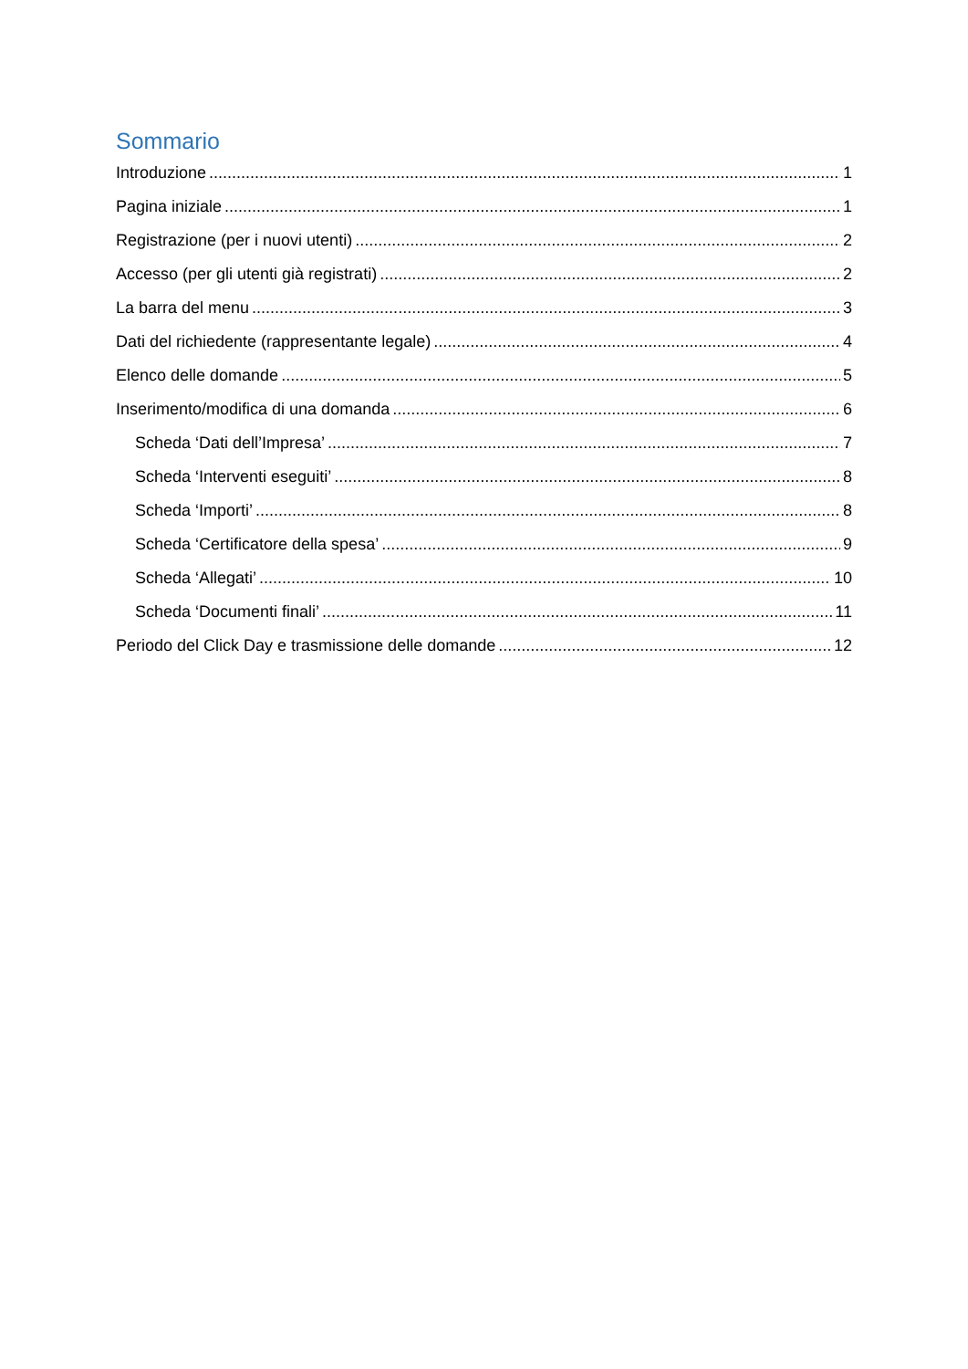Sommario
Introduzione 1
Pagina iniziale 1
Registrazione (per i nuovi utenti) 2
Accesso (per gli utenti già registrati) 2
La barra del menu 3
Dati del richiedente (rappresentante legale) 4
Elenco delle domande 5
Inserimento/modifica di una domanda 6
Scheda ‘Dati dell’Impresa’ 7
Scheda ‘Interventi eseguiti’ 8
Scheda ‘Importi’ 8
Scheda ‘Certificatore della spesa’ 9
Scheda ‘Allegati’ 10
Scheda ‘Documenti finali’ 11
Periodo del Click Day e trasmissione delle domande 12